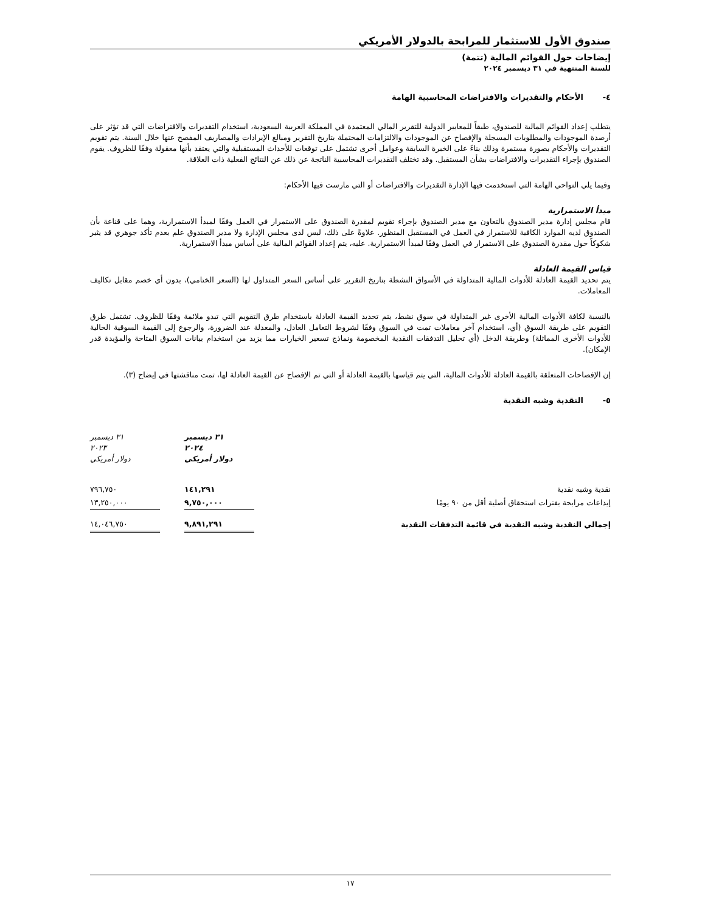صندوق الأول للاستثمار للمرابحة بالدولار الأمريكي
إيضاحات حول القوائم المالية (تتمة)
للسنة المنتهية في ٣١ ديسمبر ٢٠٢٤
٤- الأحكام والتقديرات والافتراضات المحاسبية الهامة
يتطلب إعداد القوائم المالية للصندوق، طبقاً للمعايير الدولية للتقرير المالي المعتمدة في المملكة العربية السعودية، استخدام التقديرات والافتراضات التي قد تؤثر على أرصدة الموجودات والمطلوبات المسجلة والإفصاح عن الموجودات والالتزامات المحتملة بتاريخ التقرير ومبالغ الإيرادات والمصاريف المفصح عنها خلال السنة. يتم تقويم التقديرات والأحكام بصورة مستمرة وذلك بناءً على الخبرة السابقة وعوامل أخرى تشتمل على توقعات للأحداث المستقبلية والتي يعتقد بأنها معقولة وفقًا للظروف. يقوم الصندوق بإجراء التقديرات والافتراضات بشأن المستقبل. وقد تختلف التقديرات المحاسبية الناتجة عن ذلك عن النتائج الفعلية ذات العلاقة.
وفيما يلي النواحي الهامة التي استخدمت فيها الإدارة التقديرات والافتراضات أو التي مارست فيها الأحكام:
مبدأ الاستمرارية
قام مجلس إدارة مدير الصندوق بالتعاون مع مدير الصندوق بإجراء تقويم لمقدرة الصندوق على الاستمرار في العمل وفقًا لمبدأ الاستمرارية، وهما على قناعة بأن الصندوق لديه الموارد الكافية للاستمرار في العمل في المستقبل المنظور. علاوةً على ذلك، ليس لدى مجلس الإدارة ولا مدير الصندوق علم بعدم تأكد جوهري قد يثير شكوكاً حول مقدرة الصندوق على الاستمرار في العمل وفقًا لمبدأ الاستمرارية. عليه، يتم إعداد القوائم المالية على أساس مبدأ الاستمرارية.
قياس القيمة العادلة
يتم تحديد القيمة العادلة للأدوات المالية المتداولة في الأسواق النشطة بتاريخ التقرير على أساس السعر المتداول لها (السعر الختامي)، بدون أي خصم مقابل تكاليف المعاملات.
بالنسبة لكافة الأدوات المالية الأخرى غير المتداولة في سوق نشط، يتم تحديد القيمة العادلة باستخدام طرق التقويم التي تبدو ملائمة وفقًا للظروف. تشتمل طرق التقويم على طريقة السوق (أي، استخدام آخر معاملات تمت في السوق وفقًا لشروط التعامل العادل، والمعدلة عند الضرورة، والرجوع إلى القيمة السوقية الحالية للأدوات الأخرى المماثلة) وطريقة الدخل (أي تحليل التدفقات النقدية المخصومة ونماذج تسعير الخيارات مما يزيد من استخدام بيانات السوق المتاحة والمؤيدة قدر الإمكان).
إن الإفصاحات المتعلقة بالقيمة العادلة للأدوات المالية، التي يتم قياسها بالقيمة العادلة أو التي تم الإفصاح عن القيمة العادلة لها، تمت مناقشتها في إيضاح (٣).
٥- النقدية وشبه النقدية
| | ٣١ ديسمبر ٢٠٢٤ دولار أمريكي | | ٣١ ديسمبر ٢٠٢٣ دولار أمريكي |
| نقدية وشبه نقدية | ١٤١,٢٩١ | | ٧٩٦,٧٥٠ |
| إيداعات مرابحة بفترات استحقاق أصلية أقل من ٩٠ يومًا | ٩,٧٥٠,٠٠٠ | | ١٣,٢٥٠,٠٠٠ |
| إجمالي النقدية وشبه النقدية في قائمة التدفقات النقدية | ٩,٨٩١,٢٩١ | | ١٤,٠٤٦,٧٥٠ |
١٧